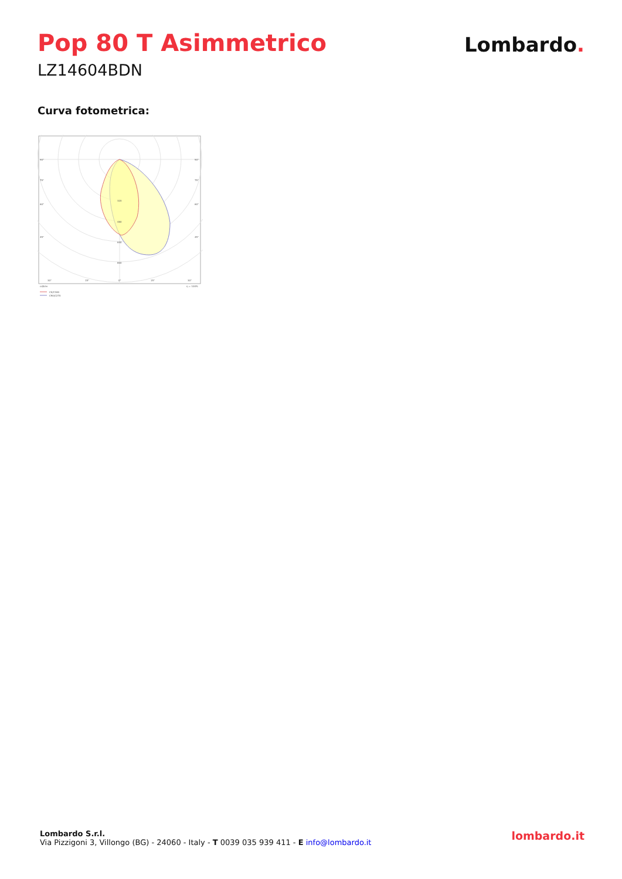Pop 80 T Asimmetrico
LZ14604BDN
Lombardo.
Curva fotometrica:
90°
90°
75°
75°
60°
60°
45°
45°
320
480
640
800
30°
15°
0°
15°
30°
cd/klm
η = 100%
C0/C180
C90/C270
Lombardo S.r.l.
Via Pizzigoni 3, Villongo (BG) - 24060 - Italy - T 0039 035 939 411 - E info@lombardo.it
lombardo.it